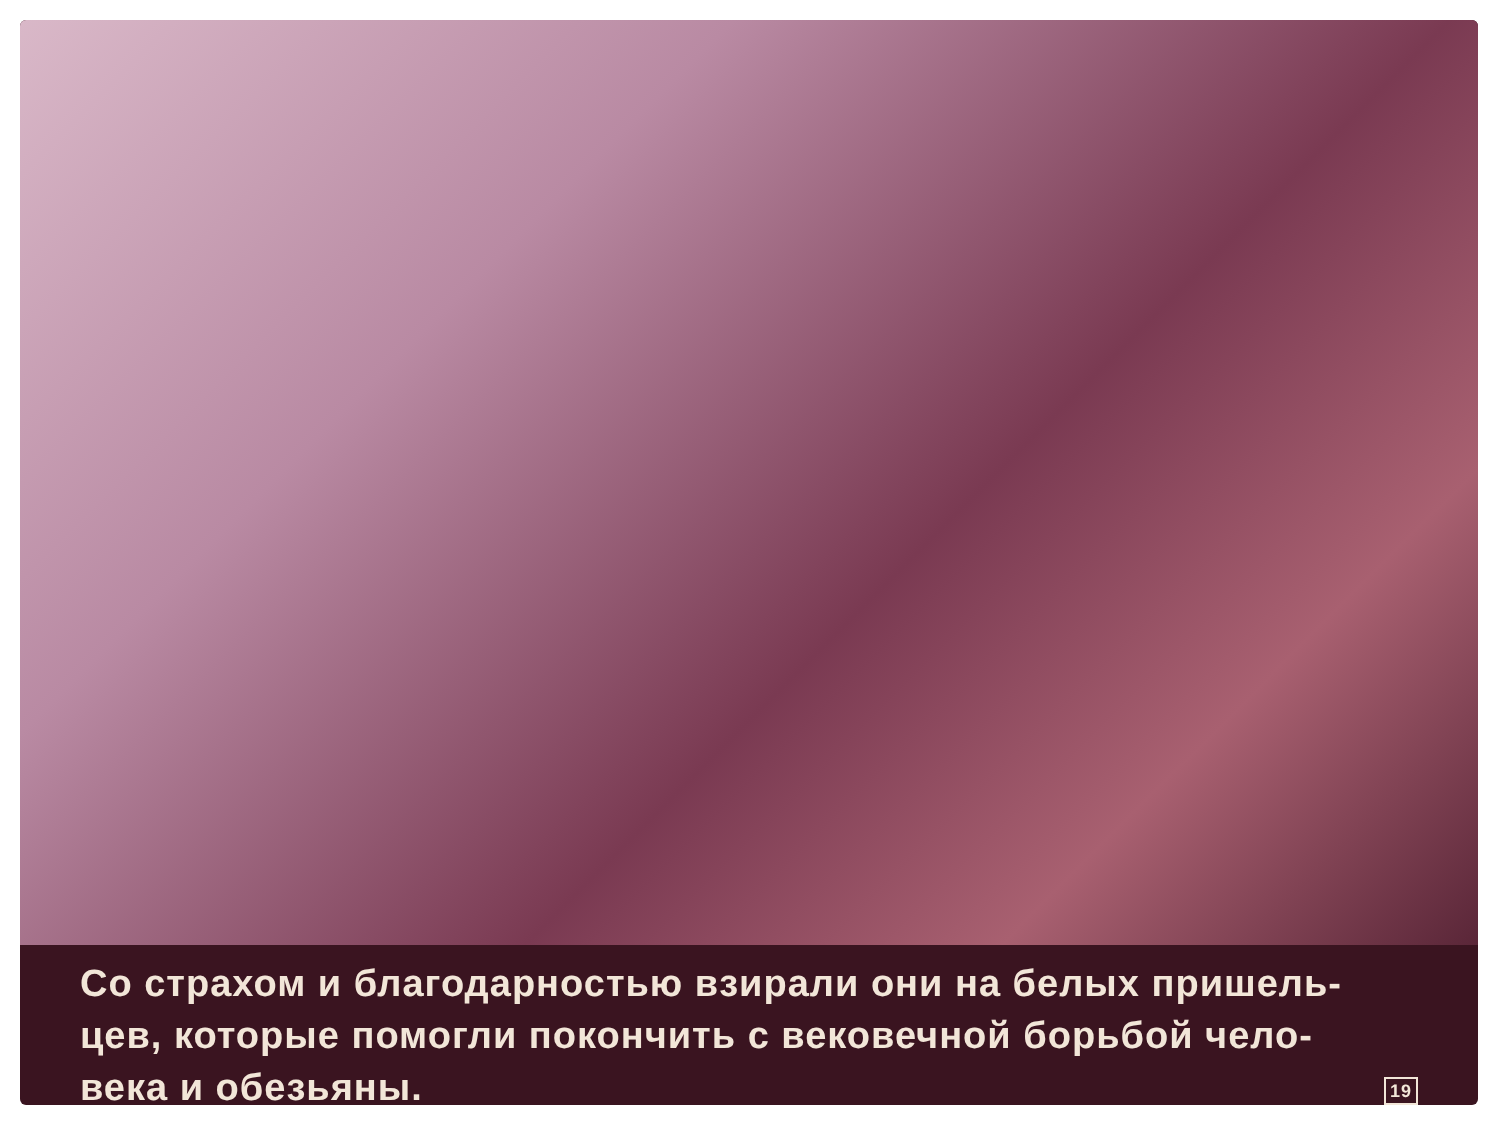Со страхом и благодарностью взирали они на белых пришель-
цев, которые помогли покончить с вековечной борьбой чело-
века и обезьяны. 19